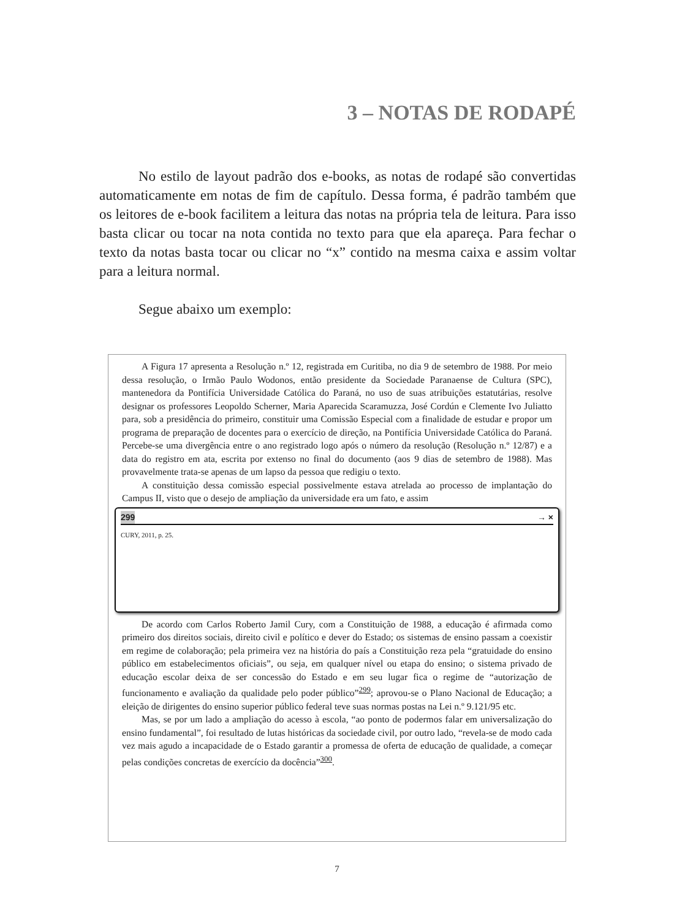3 – NOTAS DE RODAPÉ
No estilo de layout padrão dos e-books, as notas de rodapé são convertidas automaticamente em notas de fim de capítulo. Dessa forma, é padrão também que os leitores de e-book facilitem a leitura das notas na própria tela de leitura. Para isso basta clicar ou tocar na nota contida no texto para que ela apareça. Para fechar o texto da notas basta tocar ou clicar no “x” contido na mesma caixa e assim voltar para a leitura normal.
Segue abaixo um exemplo:
A Figura 17 apresenta a Resolução n.º 12, registrada em Curitiba, no dia 9 de setembro de 1988. Por meio dessa resolução, o Irmão Paulo Wodonos, então presidente da Sociedade Paranaense de Cultura (SPC), mantenedora da Pontifícia Universidade Católica do Paraná, no uso de suas atribuições estatutárias, resolve designar os professores Leopoldo Scherner, Maria Aparecida Scaramuzza, José Cordún e Clemente Ivo Juliatto para, sob a presidência do primeiro, constituir uma Comissão Especial com a finalidade de estudar e propor um programa de preparação de docentes para o exercício de direção, na Pontifícia Universidade Católica do Paraná. Percebe-se uma divergência entre o ano registrado logo após o número da resolução (Resolução n.º 12/87) e a data do registro em ata, escrita por extenso no final do documento (aos 9 dias de setembro de 1988). Mas provavelmente trata-se apenas de um lapso da pessoa que redigiu o texto.
A constituição dessa comissão especial possivelmente estava atrelada ao processo de implantação do Campus II, visto que o desejo de ampliação da universidade era um fato, e assim
299 → ×
CURY, 2011, p. 25.
De acordo com Carlos Roberto Jamil Cury, com a Constituição de 1988, a educação é afirmada como primeiro dos direitos sociais, direito civil e político e dever do Estado; os sistemas de ensino passam a coexistir em regime de colaboração; pela primeira vez na história do país a Constituição reza pela “gratuidade do ensino público em estabelecimentos oficiais”, ou seja, em qualquer nível ou etapa do ensino; o sistema privado de educação escolar deixa de ser concessão do Estado e em seu lugar fica o regime de “autorização de funcionamento e avaliação da qualidade pelo poder público”<sup>299</sup>; aprovou-se o Plano Nacional de Educação; a eleição de dirigentes do ensino superior público federal teve suas normas postas na Lei n.º 9.121/95 etc.
Mas, se por um lado a ampliação do acesso à escola, “ao ponto de podermos falar em universalização do ensino fundamental”, foi resultado de lutas históricas da sociedade civil, por outro lado, “revela-se de modo cada vez mais agudo a incapacidade de o Estado garantir a promessa de oferta de educação de qualidade, a começar pelas condições concretas de exercício da docência”<sup>300</sup>.
7